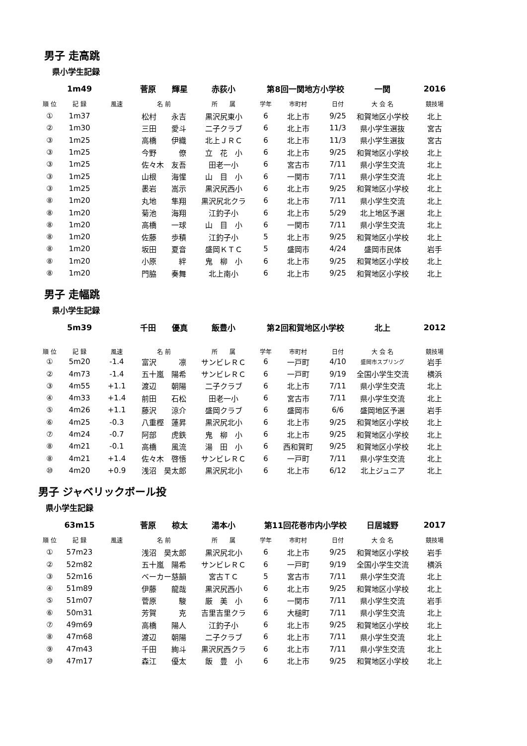男子 走高跳
県小学生記録
| | 1m49 | | 菅原 輝星 | 赤荻小 | 第8回一関地方小学校 | | | 一関 | 2016 |
| 順 位 | 記 録 | 風速 | 名 前 | 所 属 | 学年 | 市町村 | 日付 | 大 会 名 | 競技場 |
| ① | 1m37 | | 松村 永吉 | 黒沢尻東小 | 6 | 北上市 | 9/25 | 和賀地区小学校 | 北上 |
| ② | 1m30 | | 三田 愛斗 | 二子クラブ | 6 | 北上市 | 11/3 | 県小学生選抜 | 宮古 |
| ③ | 1m25 | | 高橋 伊織 | 北上ＪＲＣ | 6 | 北上市 | 11/3 | 県小学生選抜 | 宮古 |
| ③ | 1m25 | | 今野 僚 | 立 花 小 | 6 | 北上市 | 9/25 | 和賀地区小学校 | 北上 |
| ③ | 1m25 | | 佐々木 友吾 | 田老一小 | 6 | 宮古市 | 7/11 | 県小学生交流 | 北上 |
| ③ | 1m25 | | 山根 海惺 | 山 目 小 | 6 | 一関市 | 7/11 | 県小学生交流 | 北上 |
| ③ | 1m25 | | 褁岩 嵩示 | 黒沢尻西小 | 6 | 北上市 | 9/25 | 和賀地区小学校 | 北上 |
| ⑧ | 1m20 | | 丸地 隼翔 | 黒沢尻北クラ | 6 | 北上市 | 7/11 | 県小学生交流 | 北上 |
| ⑧ | 1m20 | | 菊池 海翔 | 江釣子小 | 6 | 北上市 | 5/29 | 北上地区予選 | 北上 |
| ⑧ | 1m20 | | 高橋 一球 | 山 目 小 | 6 | 一関市 | 7/11 | 県小学生交流 | 北上 |
| ⑧ | 1m20 | | 佐藤 歩積 | 江釣子小 | 5 | 北上市 | 9/25 | 和賀地区小学校 | 北上 |
| ⑧ | 1m20 | | 坂田 夏音 | 盛岡ＫＴＣ | 5 | 盛岡市 | 4/24 | 盛岡市民体 | 岩手 |
| ⑧ | 1m20 | | 小原 絆 | 鬼 柳 小 | 6 | 北上市 | 9/25 | 和賀地区小学校 | 北上 |
| ⑧ | 1m20 | | 門脇 奏舞 | 北上南小 | 6 | 北上市 | 9/25 | 和賀地区小学校 | 北上 |
男子 走幅跳
県小学生記録
| | 5m39 | | 千田 優真 | 飯豊小 | 第2回和賀地区小学校 | | | 北上 | 2012 |
| 順 位 | 記 録 | 風速 | 名 前 | 所 属 | 学年 | 市町村 | 日付 | 大 会 名 | 競技場 |
| ① | 5m20 | -1.4 | 富沢 凛 | サンビレＲＣ | 6 | 一戸町 | 4/10 | 盛岡市スプリング | 岩手 |
| ② | 4m73 | -1.4 | 五十嵐 陽希 | サンビレＲＣ | 6 | 一戸町 | 9/19 | 全国小学生交流 | 横浜 |
| ③ | 4m55 | +1.1 | 渡辺 朝陽 | 二子クラブ | 6 | 北上市 | 7/11 | 県小学生交流 | 北上 |
| ④ | 4m33 | +1.4 | 前田 石松 | 田老一小 | 6 | 宮古市 | 7/11 | 県小学生交流 | 北上 |
| ⑤ | 4m26 | +1.1 | 藤沢 涼介 | 盛岡クラブ | 6 | 盛岡市 | 6/6 | 盛岡地区予選 | 岩手 |
| ⑥ | 4m25 | -0.3 | 八重樫 蓮昇 | 黒沢尻北小 | 6 | 北上市 | 9/25 | 和賀地区小学校 | 北上 |
| ⑦ | 4m24 | -0.7 | 阿部 虎鉄 | 鬼 柳 小 | 6 | 北上市 | 9/25 | 和賀地区小学校 | 北上 |
| ⑧ | 4m21 | -0.1 | 高橋 風流 | 湯 田 小 | 6 | 西和賀町 | 9/25 | 和賀地区小学校 | 北上 |
| ⑧ | 4m21 | +1.4 | 佐々木 啓悟 | サンビレＲＣ | 6 | 一戸町 | 7/11 | 県小学生交流 | 北上 |
| ⑩ | 4m20 | +0.9 | 浅沼 昊太郎 | 黒沢尻北小 | 6 | 北上市 | 6/12 | 北上ジュニア | 北上 |
男子 ジャベリックボール投
県小学生記録
| | 63m15 | | 菅原 椋太 | 湯本小 | 第11回花巻市内小学校 | | | 日居城野 | 2017 |
| 順 位 | 記 録 | 風速 | 名 前 | 所 属 | 学年 | 市町村 | 日付 | 大 会 名 | 競技場 |
| ① | 57m23 | | 浅沼 昊太郎 | 黒沢尻北小 | 6 | 北上市 | 9/25 | 和賀地区小学校 | 岩手 |
| ② | 52m82 | | 五十嵐 陽希 | サンビレＲＣ | 6 | 一戸町 | 9/19 | 全国小学生交流 | 横浜 |
| ③ | 52m16 | | ベーカー慈韻 | 宮古ＴＣ | 5 | 宮古市 | 7/11 | 県小学生交流 | 北上 |
| ④ | 51m89 | | 伊藤 龍哉 | 黒沢尻西小 | 6 | 北上市 | 9/25 | 和賀地区小学校 | 北上 |
| ⑤ | 51m07 | | 菅原 駿 | 厳 美 小 | 6 | 一関市 | 7/11 | 県小学生交流 | 岩手 |
| ⑥ | 50m31 | | 芳賀 克 | 吉里吉里クラ | 6 | 大槌町 | 7/11 | 県小学生交流 | 北上 |
| ⑦ | 49m69 | | 高橋 陽人 | 江釣子小 | 6 | 北上市 | 9/25 | 和賀地区小学校 | 北上 |
| ⑧ | 47m68 | | 渡辺 朝陽 | 二子クラブ | 6 | 北上市 | 7/11 | 県小学生交流 | 北上 |
| ⑨ | 47m43 | | 千田 絢斗 | 黒沢尻西クラ | 6 | 北上市 | 7/11 | 県小学生交流 | 北上 |
| ⑩ | 47m17 | | 森江 優太 | 飯 豊 小 | 6 | 北上市 | 9/25 | 和賀地区小学校 | 北上 |